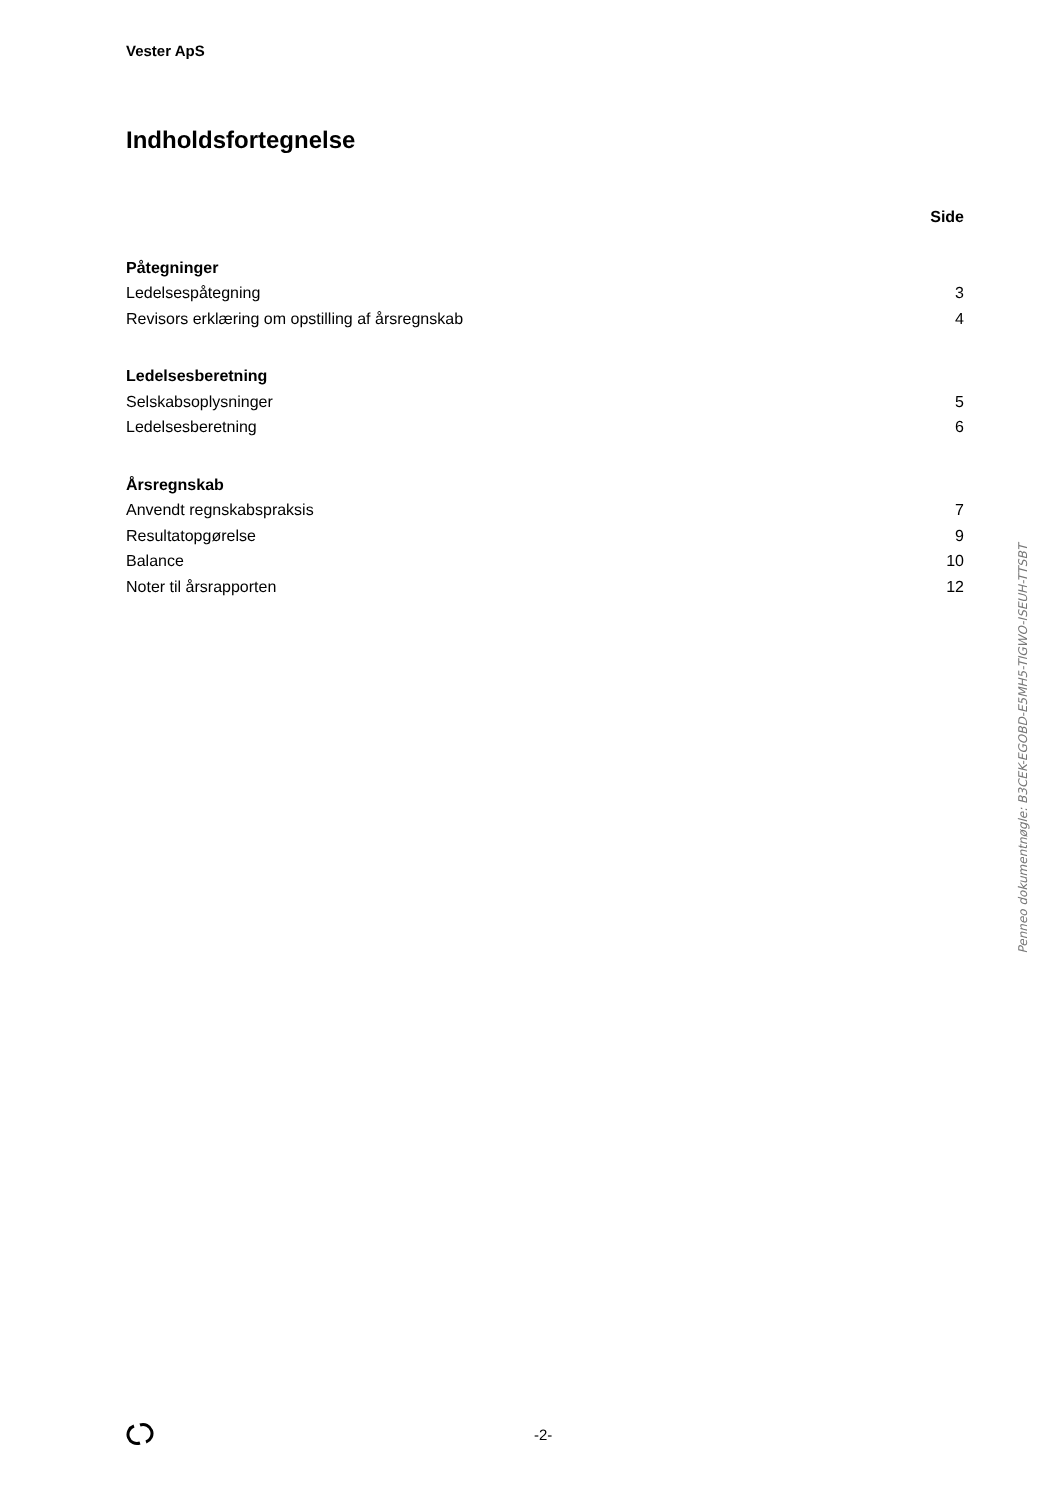Vester ApS
Indholdsfortegnelse
| | Side |
| Påtegninger | |
| Ledelsespåtegning | 3 |
| Revisors erklæring om opstilling af årsregnskab | 4 |
| Ledelsesberetning | |
| Selskabsoplysninger | 5 |
| Ledelsesberetning | 6 |
| Årsregnskab | |
| Anvendt regnskabspraksis | 7 |
| Resultatopgørelse | 9 |
| Balance | 10 |
| Noter til årsrapporten | 12 |
-2-
Penneo dokumentnøgle: B3CEK-EGOBD-E5MH5-TIGWO-ISEUH-TTSBT